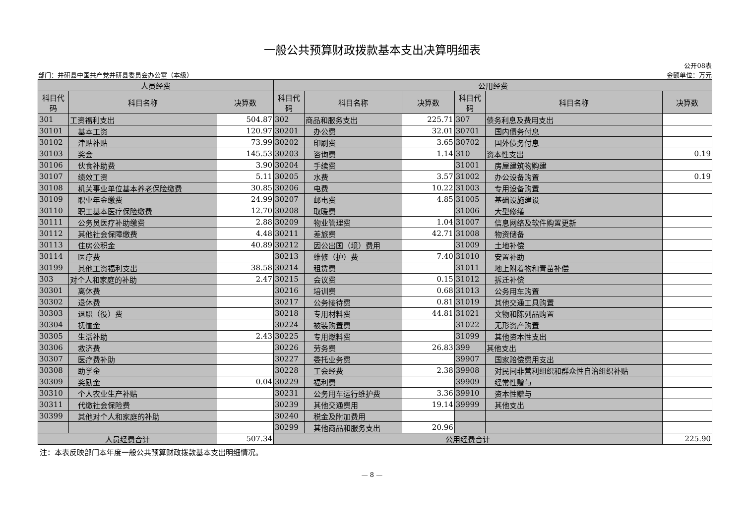一般公共预算财政拨款基本支出决算明细表
公开08表
部门：井研县中国共产党井研县委员会办公室（本级） 金额单位：万元
| 人员经费 | | | 公用经费 | | | | | |
| --- | --- | --- | --- | --- | --- | --- | --- | --- |
| 科目代码 | 科目名称 | 决算数 | 科目代码 | 科目名称 | 决算数 | 科目代码 | 科目名称 | 决算数 |
| 301 | 工资福利支出 | 504.87 | 302 | 商品和服务支出 | 225.71 | 307 | 债务利息及费用支出 | |
| 30101 | 基本工资 | 120.97 | 30201 | 办公费 | 32.01 | 30701 | 国内债务付息 | |
| 30102 | 津贴补贴 | 73.99 | 30202 | 印刷费 | 3.65 | 30702 | 国外债务付息 | |
| 30103 | 奖金 | 145.53 | 30203 | 咨询费 | 1.14 | 310 | 资本性支出 | 0.19 |
| 30106 | 伙食补助费 | 3.90 | 30204 | 手续费 | | 31001 | 房屋建筑物购建 | |
| 30107 | 绩效工资 | 5.11 | 30205 | 水费 | 3.57 | 31002 | 办公设备购置 | 0.19 |
| 30108 | 机关事业单位基本养老保险缴费 | 30.85 | 30206 | 电费 | 10.22 | 31003 | 专用设备购置 | |
| 30109 | 职业年金缴费 | 24.99 | 30207 | 邮电费 | 4.85 | 31005 | 基础设施建设 | |
| 30110 | 职工基本医疗保险缴费 | 12.70 | 30208 | 取暖费 | | 31006 | 大型修缮 | |
| 30111 | 公务员医疗补助缴费 | 2.88 | 30209 | 物业管理费 | 1.04 | 31007 | 信息网络及软件购置更新 | |
| 30112 | 其他社会保障缴费 | 4.48 | 30211 | 差旅费 | 42.71 | 31008 | 物资储备 | |
| 30113 | 住房公积金 | 40.89 | 30212 | 因公出国（境）费用 | | 31009 | 土地补偿 | |
| 30114 | 医疗费 | | 30213 | 维修（护）费 | 7.40 | 31010 | 安置补助 | |
| 30199 | 其他工资福利支出 | 38.58 | 30214 | 租赁费 | | 31011 | 地上附着物和青苗补偿 | |
| 303 | 对个人和家庭的补助 | 2.47 | 30215 | 会议费 | 0.15 | 31012 | 拆迁补偿 | |
| 30301 | 离休费 | | 30216 | 培训费 | 0.68 | 31013 | 公务用车购置 | |
| 30302 | 退休费 | | 30217 | 公务接待费 | 0.81 | 31019 | 其他交通工具购置 | |
| 30303 | 退职（役）费 | | 30218 | 专用材料费 | 44.81 | 31021 | 文物和陈列品购置 | |
| 30304 | 抚恤金 | | 30224 | 被装购置费 | | 31022 | 无形资产购置 | |
| 30305 | 生活补助 | 2.43 | 30225 | 专用燃料费 | | 31099 | 其他资本性支出 | |
| 30306 | 救济费 | | 30226 | 劳务费 | 26.83 | 399 | 其他支出 | |
| 30307 | 医疗费补助 | | 30227 | 委托业务费 | | 39907 | 国家赔偿费用支出 | |
| 30308 | 助学金 | | 30228 | 工会经费 | 2.38 | 39908 | 对民间非营利组织和群众性自治组织补贴 | |
| 30309 | 奖励金 | 0.04 | 30229 | 福利费 | | 39909 | 经常性赠与 | |
| 30310 | 个人农业生产补贴 | | 30231 | 公务用车运行维护费 | 3.36 | 39910 | 资本性赠与 | |
| 30311 | 代缴社会保险费 | | 30239 | 其他交通费用 | 19.14 | 39999 | 其他支出 | |
| 30399 | 其他对个人和家庭的补助 | | 30240 | 税金及附加费用 | | | | |
| | | | 30299 | 其他商品和服务支出 | 20.96 | | | |
| 人员经费合计 | | 507.34 | 公用经费合计 | | | | | 225.90 |
注：本表反映部门本年度一般公共预算财政拨款基本支出明细情况。
— 8 —